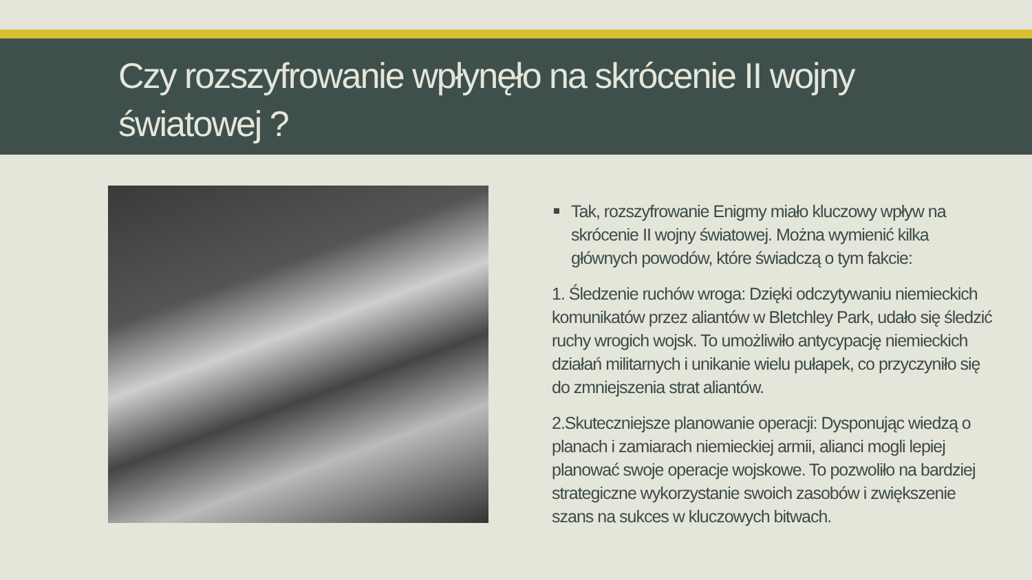Czy rozszyfrowanie wpłynęło na skrócenie II wojny światowej ?
Tak, rozszyfrowanie Enigmy miało kluczowy wpływ na skrócenie II wojny światowej. Można wymienić kilka głównych powodów, które świadczą o tym fakcie:
1. Śledzenie ruchów wroga: Dzięki odczytywaniu niemieckich komunikatów przez aliantów w Bletchley Park, udało się śledzić ruchy wrogich wojsk. To umożliwiło antycypację niemieckich działań militarnych i unikanie wielu pułapek, co przyczyniło się do zmniejszenia strat aliantów.
2.Skuteczniejsze planowanie operacji: Dysponując wiedzą o planach i zamiarach niemieckiej armii, alianci mogli lepiej planować swoje operacje wojskowe. To pozwoliło na bardziej strategiczne wykorzystanie swoich zasobów i zwiększenie szans na sukces w kluczowych bitwach.